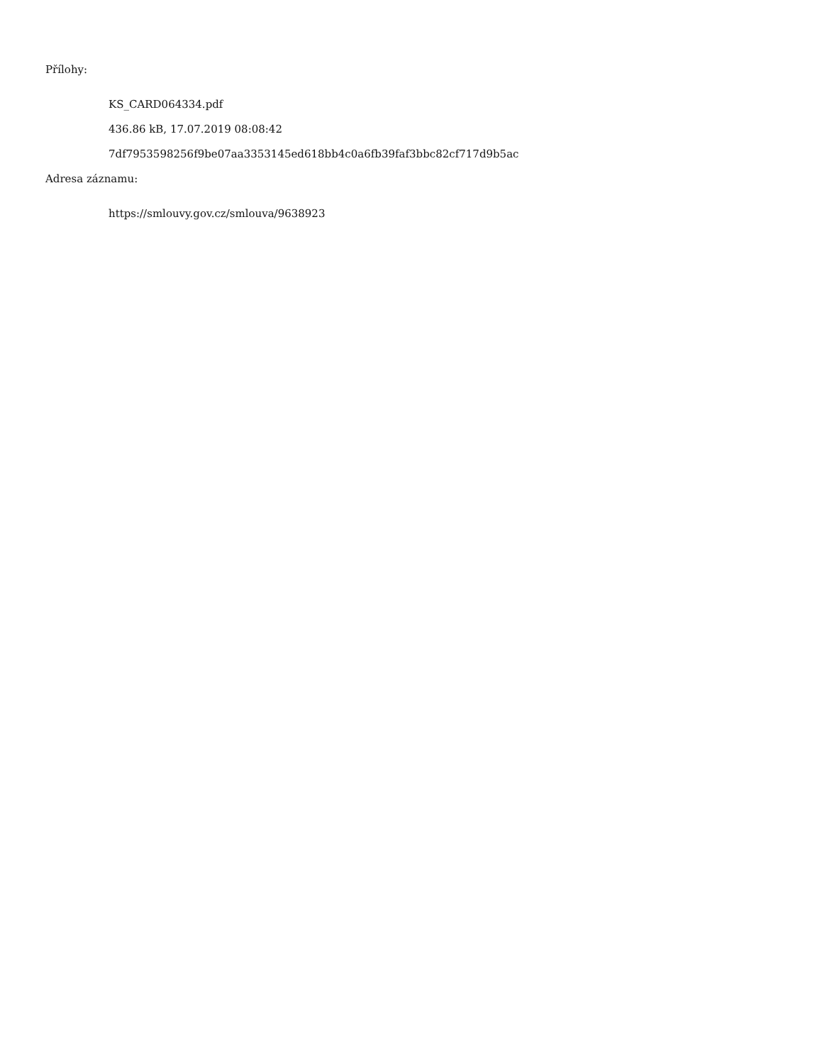Přílohy:
KS_CARD064334.pdf
436.86 kB, 17.07.2019 08:08:42
7df7953598256f9be07aa3353145ed618bb4c0a6fb39faf3bbc82cf717d9b5ac
Adresa záznamu:
https://smlouvy.gov.cz/smlouva/9638923